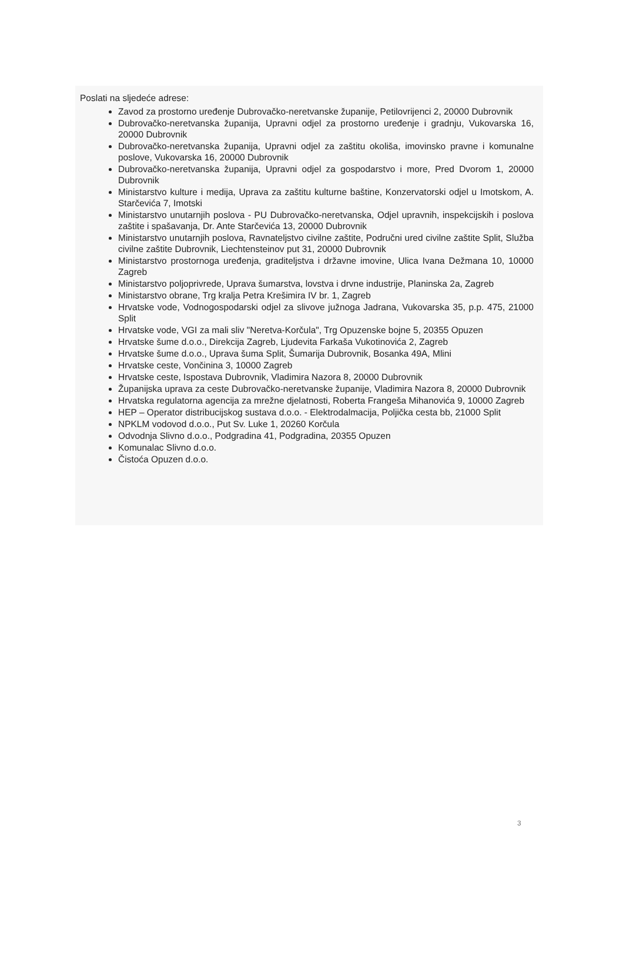Poslati na sljedeće adrese:
Zavod za prostorno uređenje Dubrovačko-neretvanske županije, Petilovrijenci 2, 20000 Dubrovnik
Dubrovačko-neretvanska županija, Upravni odjel za prostorno uređenje i gradnju, Vukovarska 16, 20000 Dubrovnik
Dubrovačko-neretvanska županija, Upravni odjel za zaštitu okoliša, imovinsko pravne i komunalne poslove, Vukovarska 16, 20000 Dubrovnik
Dubrovačko-neretvanska županija, Upravni odjel za gospodarstvo i more, Pred Dvorom 1, 20000 Dubrovnik
Ministarstvo kulture i medija, Uprava za zaštitu kulturne baštine, Konzervatorski odjel u Imotskom, A. Starčevića 7, Imotski
Ministarstvo unutarnjih poslova - PU Dubrovačko-neretvanska, Odjel upravnih, inspekcijskih i poslova zaštite i spašavanja, Dr. Ante Starčevića 13, 20000 Dubrovnik
Ministarstvo unutarnjih poslova, Ravnateljstvo civilne zaštite, Područni ured civilne zaštite Split, Služba civilne zaštite Dubrovnik, Liechtensteinov put 31, 20000 Dubrovnik
Ministarstvo prostornoga uređenja, graditeljstva i državne imovine, Ulica Ivana Dežmana 10, 10000 Zagreb
Ministarstvo poljoprivrede, Uprava šumarstva, lovstva i drvne industrije, Planinska 2a, Zagreb
Ministarstvo obrane, Trg kralja Petra Krešimira IV br. 1, Zagreb
Hrvatske vode, Vodnogospodarski odjel za slivove južnoga Jadrana, Vukovarska 35, p.p. 475, 21000 Split
Hrvatske vode, VGI za mali sliv "Neretva-Korčula", Trg Opuzenske bojne 5, 20355 Opuzen
Hrvatske šume d.o.o., Direkcija Zagreb, Ljudevita Farkaša Vukotinovića 2, Zagreb
Hrvatske šume d.o.o., Uprava šuma Split, Šumarija Dubrovnik, Bosanka 49A, Mlini
Hrvatske ceste, Vončinina 3, 10000 Zagreb
Hrvatske ceste, Ispostava Dubrovnik, Vladimira Nazora 8, 20000 Dubrovnik
Županijska uprava za ceste Dubrovačko-neretvanske županije, Vladimira Nazora 8, 20000 Dubrovnik
Hrvatska regulatorna agencija za mrežne djelatnosti, Roberta Frangeša Mihanovića 9, 10000 Zagreb
HEP – Operator distribucijskog sustava d.o.o. - Elektrodalmacija, Poljička cesta bb, 21000 Split
NPKLM vodovod d.o.o., Put Sv. Luke 1, 20260 Korčula
Odvodnja Slivno d.o.o., Podgradina 41, Podgradina, 20355 Opuzen
Komunalac Slivno d.o.o.
Čistoća Opuzen d.o.o.
3